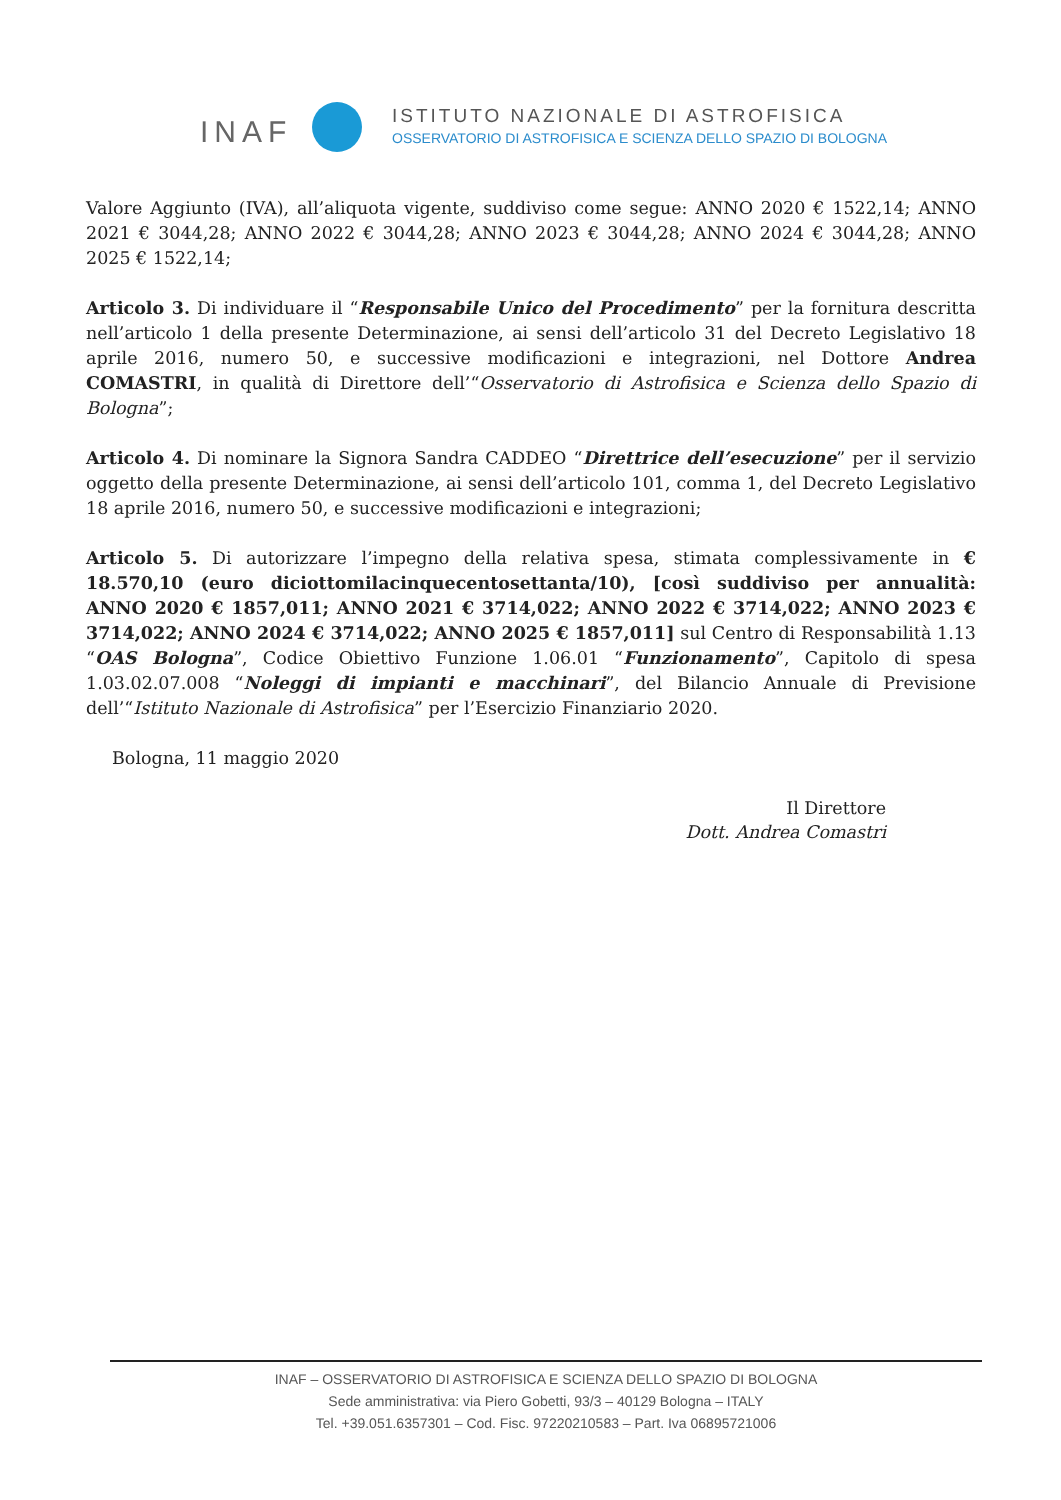INAF
ISTITUTO NAZIONALE DI ASTROFISICA
OSSERVATORIO DI ASTROFISICA E SCIENZA DELLO SPAZIO DI BOLOGNA
Valore Aggiunto (IVA), all’aliquota vigente, suddiviso come segue: ANNO 2020 € 1522,14; ANNO 2021 € 3044,28; ANNO 2022 € 3044,28; ANNO 2023 € 3044,28; ANNO 2024 € 3044,28; ANNO 2025 € 1522,14;
Articolo 3. Di individuare il “Responsabile Unico del Procedimento” per la fornitura descritta nell’articolo 1 della presente Determinazione, ai sensi dell’articolo 31 del Decreto Legislativo 18 aprile 2016, numero 50, e successive modificazioni e integrazioni, nel Dottore Andrea COMASTRI, in qualità di Direttore dell’“Osservatorio di Astrofisica e Scienza dello Spazio di Bologna”;
Articolo 4. Di nominare la Signora Sandra CADDEO “Direttrice dell’esecuzione” per il servizio oggetto della presente Determinazione, ai sensi dell’articolo 101, comma 1, del Decreto Legislativo 18 aprile 2016, numero 50, e successive modificazioni e integrazioni;
Articolo 5. Di autorizzare l’impegno della relativa spesa, stimata complessivamente in € 18.570,10 (euro diciottomilacinquecentosettanta/10), [così suddiviso per annualità: ANNO 2020 € 1857,011; ANNO 2021 € 3714,022; ANNO 2022 € 3714,022; ANNO 2023 € 3714,022; ANNO 2024 € 3714,022; ANNO 2025 € 1857,011] sul Centro di Responsabilità 1.13 “OAS Bologna”, Codice Obiettivo Funzione 1.06.01 “Funzionamento”, Capitolo di spesa 1.03.02.07.008 “Noleggi di impianti e macchinari”, del Bilancio Annuale di Previsione dell’“Istituto Nazionale di Astrofisica” per l’Esercizio Finanziario 2020.
Bologna, 11 maggio 2020
Il Direttore
Dott. Andrea Comastri
INAF – OSSERVATORIO DI ASTROFISICA E SCIENZA DELLO SPAZIO DI BOLOGNA
Sede amministrativa: via Piero Gobetti, 93/3 – 40129 Bologna – ITALY
Tel. +39.051.6357301 – Cod. Fisc. 97220210583 – Part. Iva 06895721006